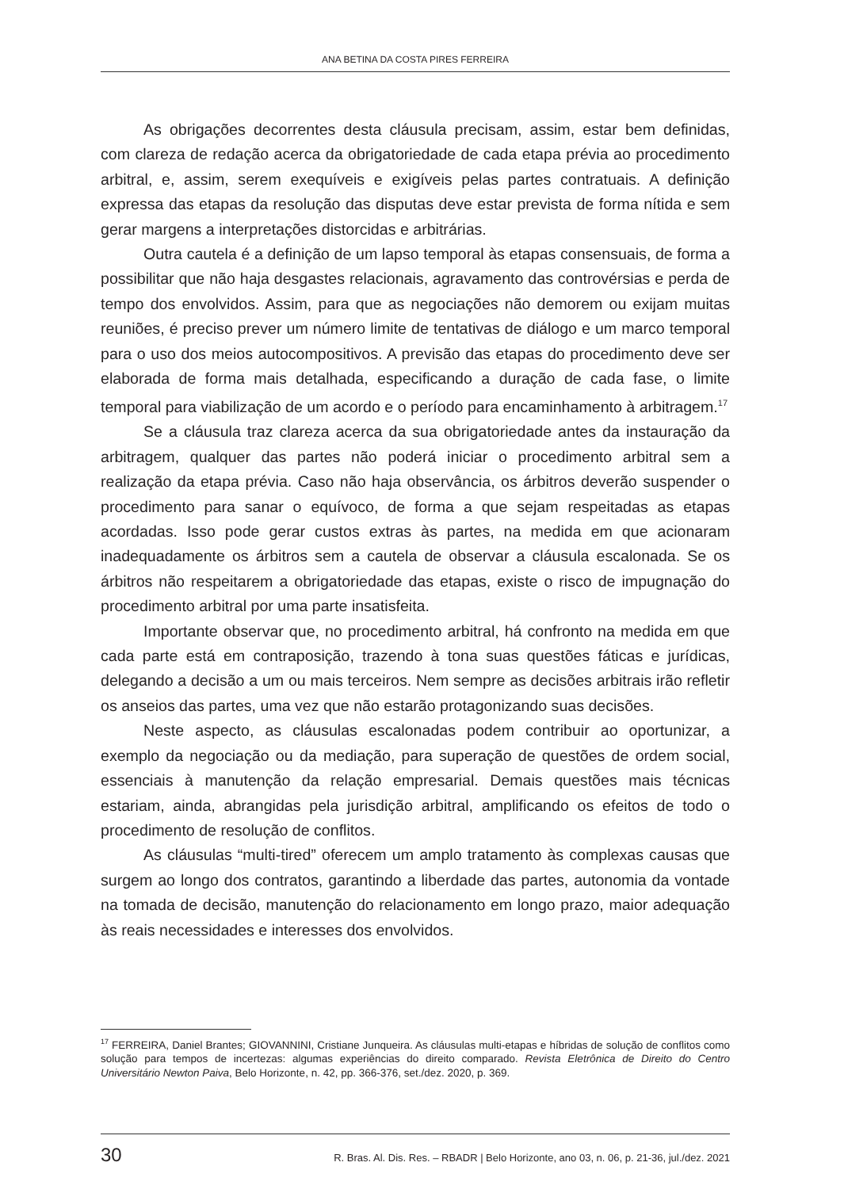ANA BETINA DA COSTA PIRES FERREIRA
As obrigações decorrentes desta cláusula precisam, assim, estar bem definidas, com clareza de redação acerca da obrigatoriedade de cada etapa prévia ao procedimento arbitral, e, assim, serem exequíveis e exigíveis pelas partes contratuais. A definição expressa das etapas da resolução das disputas deve estar prevista de forma nítida e sem gerar margens a interpretações distorcidas e arbitrárias.
Outra cautela é a definição de um lapso temporal às etapas consensuais, de forma a possibilitar que não haja desgastes relacionais, agravamento das controvérsias e perda de tempo dos envolvidos. Assim, para que as negociações não demorem ou exijam muitas reuniões, é preciso prever um número limite de tentativas de diálogo e um marco temporal para o uso dos meios autocompositivos. A previsão das etapas do procedimento deve ser elaborada de forma mais detalhada, especificando a duração de cada fase, o limite temporal para viabilização de um acordo e o período para encaminhamento à arbitragem.<sup>17</sup>
Se a cláusula traz clareza acerca da sua obrigatoriedade antes da instauração da arbitragem, qualquer das partes não poderá iniciar o procedimento arbitral sem a realização da etapa prévia. Caso não haja observância, os árbitros deverão suspender o procedimento para sanar o equívoco, de forma a que sejam respeitadas as etapas acordadas. Isso pode gerar custos extras às partes, na medida em que acionaram inadequadamente os árbitros sem a cautela de observar a cláusula escalonada. Se os árbitros não respeitarem a obrigatoriedade das etapas, existe o risco de impugnação do procedimento arbitral por uma parte insatisfeita.
Importante observar que, no procedimento arbitral, há confronto na medida em que cada parte está em contraposição, trazendo à tona suas questões fáticas e jurídicas, delegando a decisão a um ou mais terceiros. Nem sempre as decisões arbitrais irão refletir os anseios das partes, uma vez que não estarão protagonizando suas decisões.
Neste aspecto, as cláusulas escalonadas podem contribuir ao oportunizar, a exemplo da negociação ou da mediação, para superação de questões de ordem social, essenciais à manutenção da relação empresarial. Demais questões mais técnicas estariam, ainda, abrangidas pela jurisdição arbitral, amplificando os efeitos de todo o procedimento de resolução de conflitos.
As cláusulas “multi-tired” oferecem um amplo tratamento às complexas causas que surgem ao longo dos contratos, garantindo a liberdade das partes, autonomia da vontade na tomada de decisão, manutenção do relacionamento em longo prazo, maior adequação às reais necessidades e interesses dos envolvidos.
<sup>17</sup> FERREIRA, Daniel Brantes; GIOVANNINI, Cristiane Junqueira. As cláusulas multi-etapas e híbridas de solução de conflitos como solução para tempos de incertezas: algumas experiências do direito comparado. Revista Eletrônica de Direito do Centro Universitário Newton Paiva, Belo Horizonte, n. 42, pp. 366-376, set./dez. 2020, p. 369.
30 R. Bras. Al. Dis. Res. – RBADR | Belo Horizonte, ano 03, n. 06, p. 21-36, jul./dez. 2021